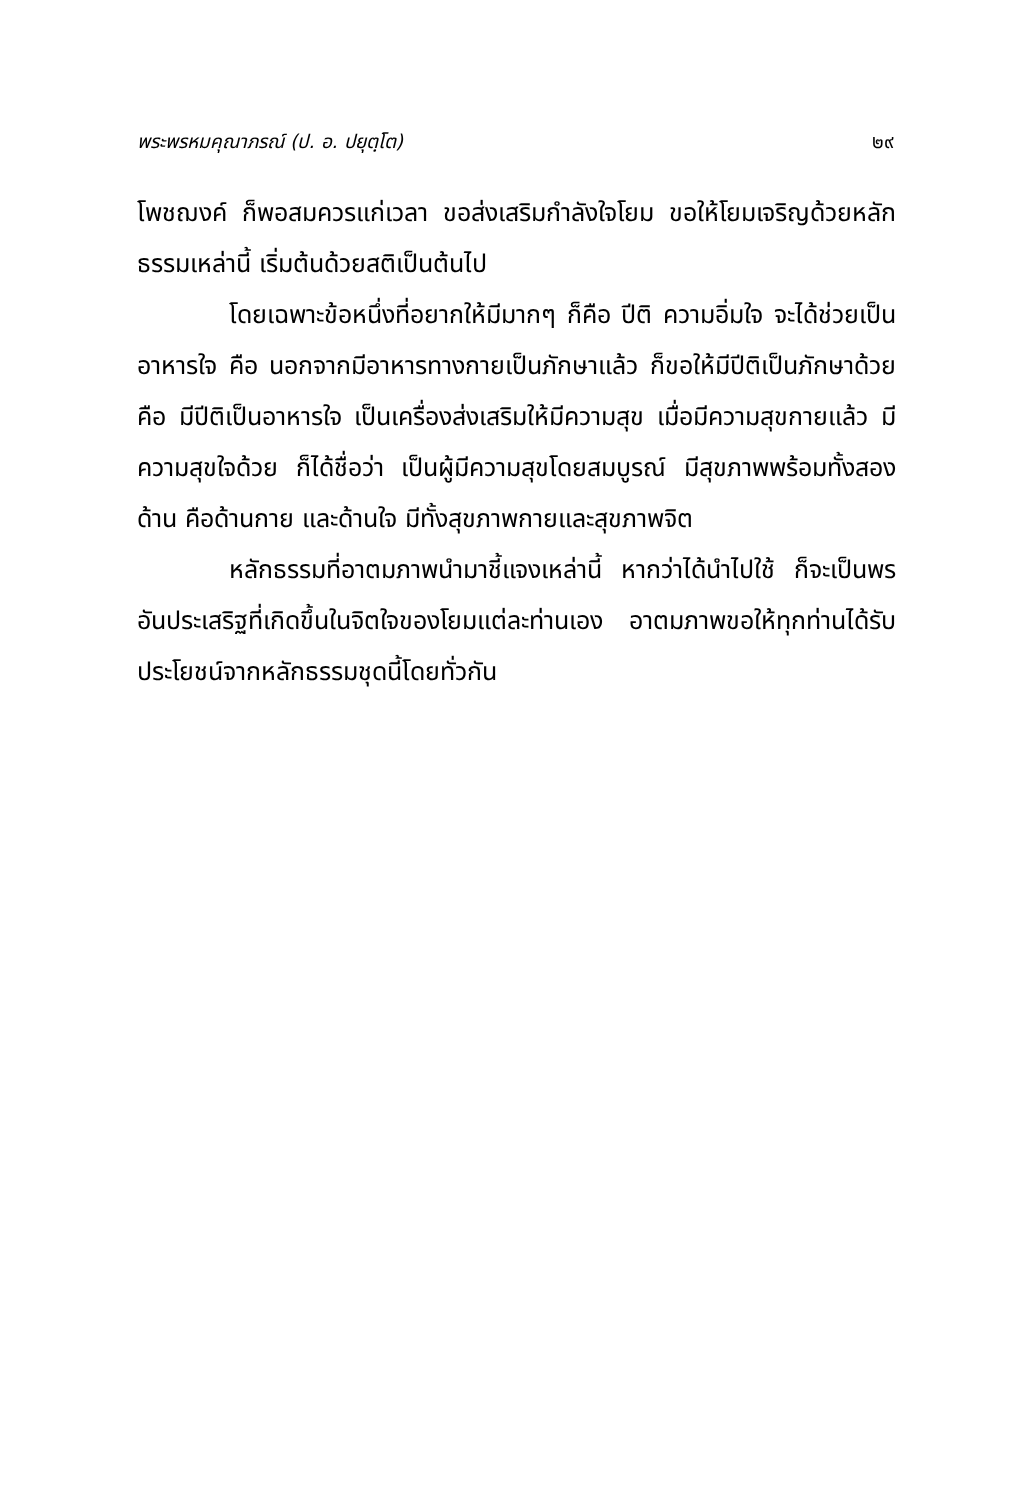พระพรหมคุณาภรณ์ (ป. อ. ปยุตฺโต) ๒๙
โพชฌงค์ ก็พอสมควรแก่เวลา ขอส่งเสริมกำลังใจโยม ขอให้โยมเจริญด้วยหลักธรรมเหล่านี้ เริ่มต้นด้วยสติเป็นต้นไป
โดยเฉพาะข้อหนึ่งที่อยากให้มีมากๆ ก็คือ ปีติ ความอิ่มใจ จะได้ช่วยเป็นอาหารใจ คือ นอกจากมีอาหารทางกายเป็นภักษาแล้ว ก็ขอให้มีปีติเป็นภักษาด้วย คือ มีปีติเป็นอาหารใจ เป็นเครื่องส่งเสริมให้มีความสุข เมื่อมีความสุขกายแล้ว มีความสุขใจด้วย ก็ได้ชื่อว่า เป็นผู้มีความสุขโดยสมบูรณ์ มีสุขภาพพร้อมทั้งสองด้าน คือด้านกาย และด้านใจ มีทั้งสุขภาพกายและสุขภาพจิต
หลักธรรมที่อาตมภาพนำมาชี้แจงเหล่านี้ หากว่าได้นำไปใช้ ก็จะเป็นพรอันประเสริฐที่เกิดขึ้นในจิตใจของโยมแต่ละท่านเอง อาตมภาพขอให้ทุกท่านได้รับประโยชน์จากหลักธรรมชุดนี้โดยทั่วกัน